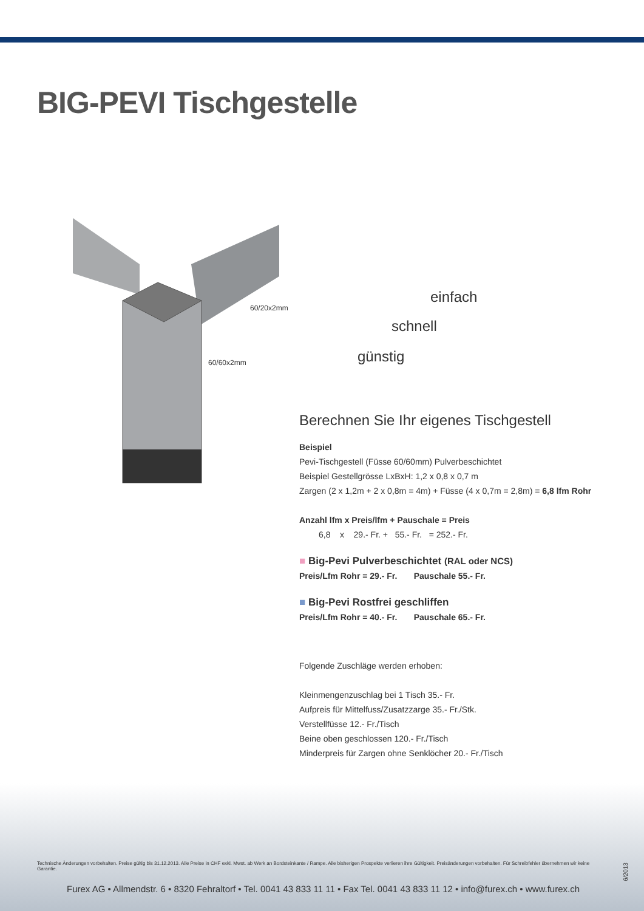BIG-PEVI Tischgestelle
60/20x2mm
60/60x2mm
einfach
schnell
günstig
Berechnen Sie Ihr eigenes Tischgestell
Beispiel
Pevi-Tischgestell (Füsse 60/60mm) Pulverbeschichtet
Beispiel Gestellgrösse LxBxH: 1,2 x 0,8 x 0,7 m
Zargen (2 x 1,2m + 2 x 0,8m = 4m) + Füsse (4 x 0,7m = 2,8m) = 6,8 lfm Rohr
Anzahl lfm x Preis/lfm + Pauschale = Preis
6,8 x 29.- Fr. + 55.- Fr. = 252.- Fr.
■ Big-Pevi Pulverbeschichtet (RAL oder NCS)
Preis/Lfm Rohr = 29.- Fr. Pauschale 55.- Fr.
■ Big-Pevi Rostfrei geschliffen
Preis/Lfm Rohr = 40.- Fr. Pauschale 65.- Fr.
Folgende Zuschläge werden erhoben:
Kleinmengenzuschlag bei 1 Tisch 35.- Fr.
Aufpreis für Mittelfuss/Zusatzzarge 35.- Fr./Stk.
Verstellfüsse 12.- Fr./Tisch
Beine oben geschlossen 120.- Fr./Tisch
Minderpreis für Zargen ohne Senklöcher 20.- Fr./Tisch
Technische Änderungen vorbehalten. Preise gültig bis 31.12.2013. Alle Preise in CHF exkl. Mwst. ab Werk an Bordsteinkante / Rampe. Alle bisherigen Prospekte verlieren ihre Gültigkeit. Preisänderungen vorbehalten. Für Schreibfehler übernehmen wir keine Garantie.
6/2013
Furex AG • Allmendstr. 6 • 8320 Fehraltorf • Tel. 0041 43 833 11 11 • Fax Tel. 0041 43 833 11 12 • info@furex.ch • www.furex.ch